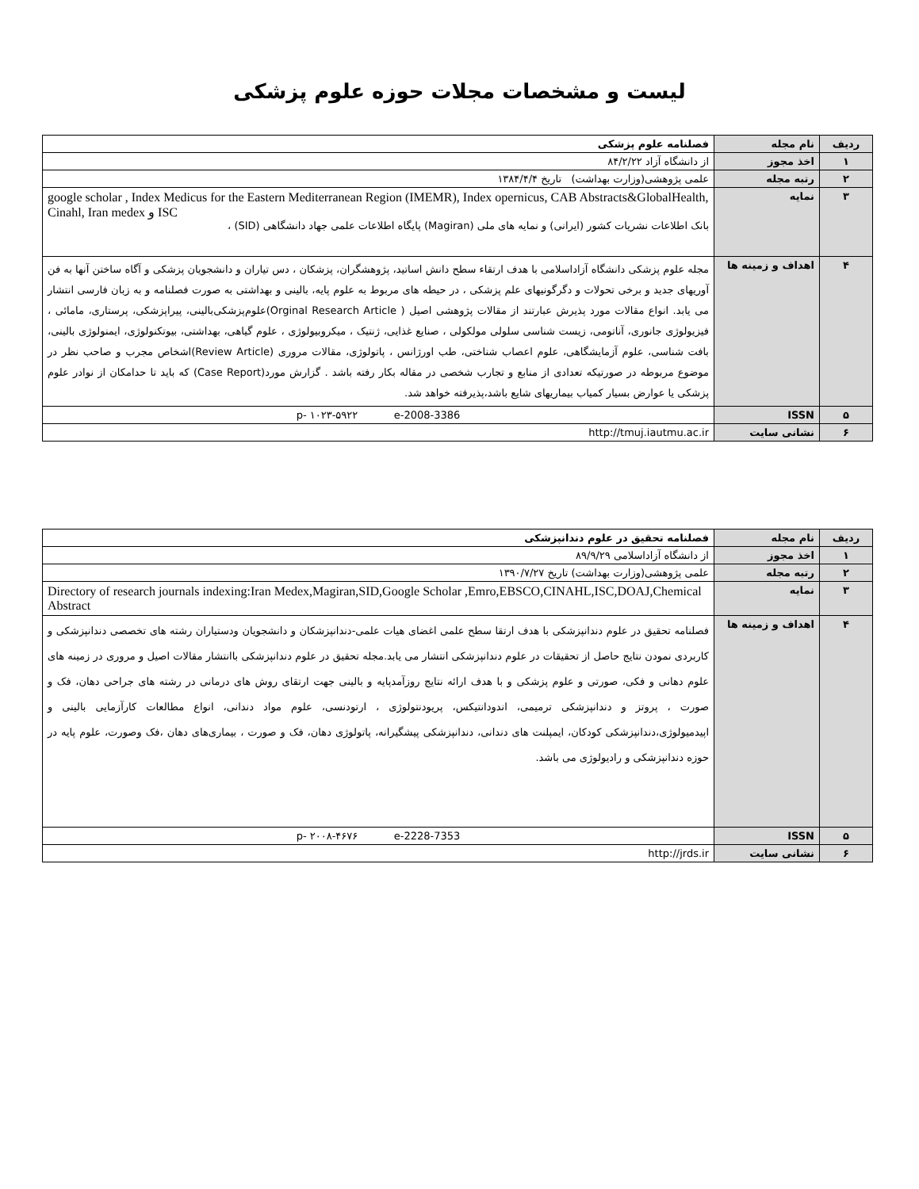لیست و مشخصات مجلات حوزه علوم پزشکی
| ردیف | نام مجله | فصلنامه علوم پزشکی |
| ۱ | اخذ مجوز | از دانشگاه آزاد ۸۴/۲/۲۲ |
| ۲ | رتبه مجله | علمی پژوهشی(وزارت بهداشت) تاریخ ۱۳۸۴/۴/۴ |
| ۳ | نمایه | google scholar , Index Medicus for the Eastern Mediterranean Region (IMEMR), Index opernicus, CAB Abstracts&GlobalHealth, Cinahl, Iran medex و ISC بانک اطلاعات نشریات کشور (ایرانی) و نمایه های ملی (Magiran) پایگاه اطلاعات علمی جهاد دانشگاهی (SID) ، |
| ۴ | اهداف و زمینه ها | مجله علوم پزشکی دانشگاه آزاداسلامی با هدف ارتقاء سطح دانش اساتید، پژوهشگران، پزشکان ، دس تیاران و دانشجویان پزشکی و آگاه ساختن آنها به فن آوریهای جدید و برخی تحولات و دگرگونیهای علم پزشکی ، در حیطه های مربوط به علوم پایه، بالینی و بهداشتی به صورت فصلنامه و به زبان فارسی انتشار می یابد. انواع مقالات مورد پذیرش عبارتند از مقالات پژوهشی اصیل ( Orginal Research Article)علوم‌پزشکی‌بالینی، پیراپزشکی، پرستاری، مامائی ، فیزیولوژی جانوری، آناتومی، زیست شناسی سلولی مولکولی ، صنایع غذایی، ژنتیک ، میکروبیولوژی ، علوم گیاهی، بهداشتی، بیوتکنولوژی، ایمنولوژی بالینی، بافت شناسی، علوم آزمایشگاهی، علوم اعصاب شناختی، طب اورژانس ، پاتولوژی، مقالات مروری (Review Article)اشخاص مجرب و صاحب نظر در موضوع مربوطه در صورتیکه تعدادی از منابع و تجارب شخصی در مقاله بکار رفته باشد . گزارش مورد(Case Report) که باید تا حدامکان از نوادر علوم پزشکی یا عوارض بسیار کمیاب بیماریهای شایع باشد،پذیرفته خواهد شد. |
| ۵ | ISSN | p- ۱۰۲۳-۵۹۲۲ e-2008-3386 |
| ۶ | نشانی سایت | http://tmuj.iautmu.ac.ir |
| ردیف | نام مجله | فصلنامه تحقیق در علوم دندانپزشکی |
| ۱ | اخذ مجوز | از دانشگاه آزاداسلامی ۸۹/۹/۲۹ |
| ۲ | رتبه مجله | علمی پژوهشی(وزارت بهداشت) تاریخ ۱۳۹۰/۷/۲۷ |
| ۳ | نمایه | Directory of research journals indexing:Iran Medex,Magiran,SID,Google Scholar ,Emro,EBSCO,CINAHL,ISC,DOAJ,Chemical Abstract |
| ۴ | اهداف و زمینه ها | فصلنامه تحقیق در علوم دندانپزشکی با هدف ارتقا سطح علمی اغضای هیات علمی-دندانپزشکان و دانشجویان ودستیاران رشته های تخصصی دندانپزشکی و کاربردی نمودن نتایج حاصل از تحقیقات در علوم دندانپزشکی انتشار می یابد.مجله تحقیق در علوم دندانپزشکی باانتشار مقالات اصیل و مروری در زمینه های علوم دهانی و فکی، صورتی و علوم پزشکی و با هدف ارائه نتایج روزآمدپایه و بالینی جهت ارتقای روش های درمانی در رشته های جراحی دهان، فک و صورت ، پروتز و دندانپزشکی ترمیمی، اندودانتیکس، پریودنتولوژی ، ارتودنسی، علوم مواد دندانی، انواع مطالعات کارآزمایی بالینی و اپیدمیولوژی،دندانپزشکی کودکان، ایمپلنت های دندانی، دندانپزشکی پیشگیرانه، پاتولوژی دهان، فک و صورت ، بیماری‌های دهان ،فک وصورت، علوم پایه در حوزه دندانپزشکی و رادیولوژی می باشد. |
| ۵ | ISSN | p- ۲۰۰۸-۴۶۷۶ e-2228-7353 |
| ۶ | نشانی سایت | http://jrds.ir |